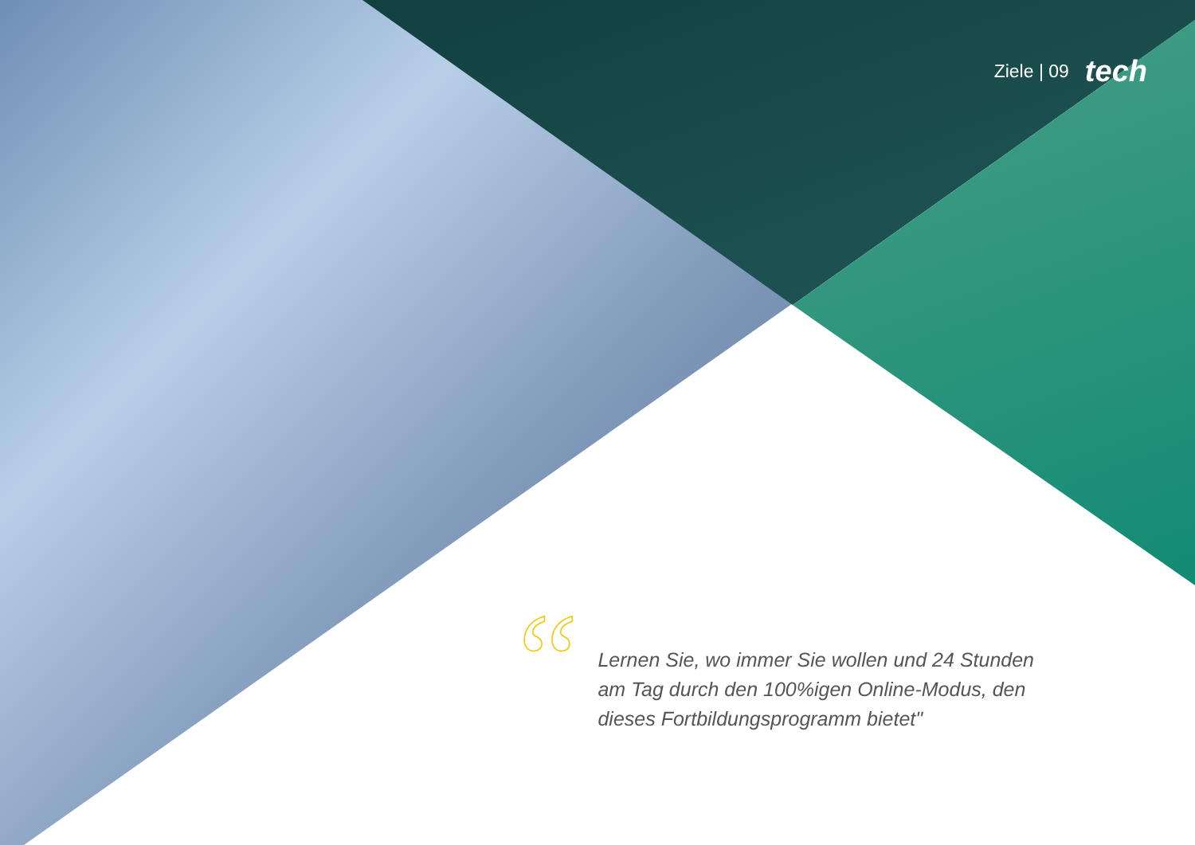Ziele | 09 tech
“
Lernen Sie, wo immer Sie wollen und 24 Stunden am Tag durch den 100%igen Online-Modus, den dieses Fortbildungsprogramm bietet"